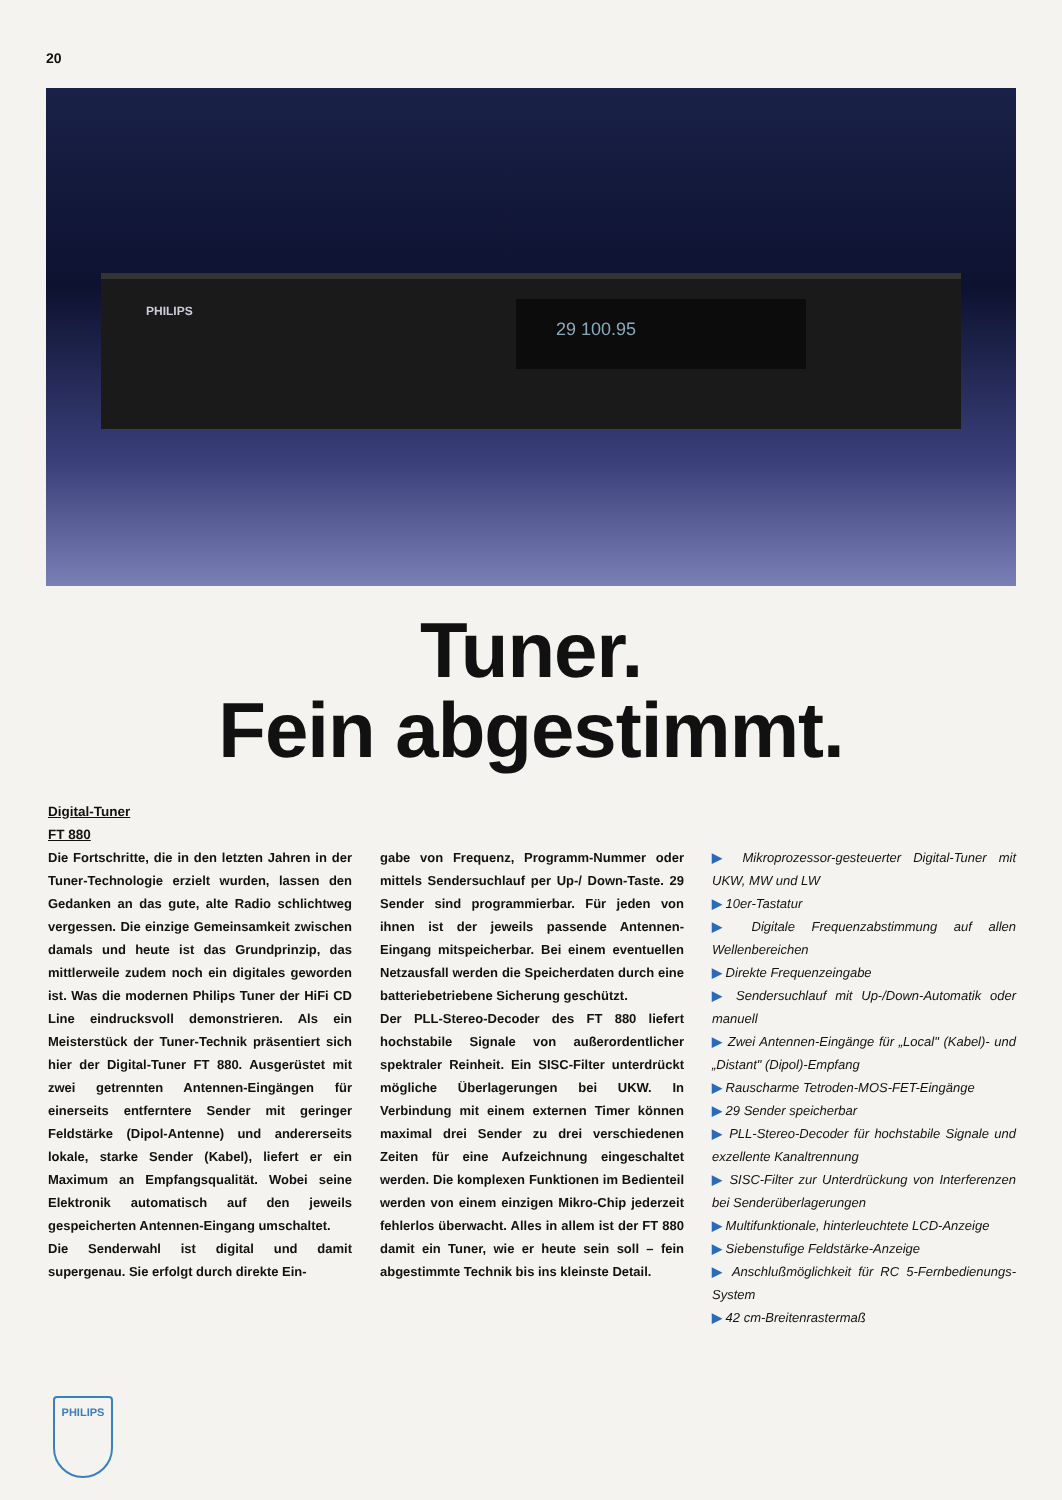20
PHILIPS 29 100.95
Tuner.
Fein abgestimmt.
Digital-Tuner
FT 880
Die Fortschritte, die in den letzten Jahren in der Tuner-Technologie erzielt wurden, lassen den Gedanken an das gute, alte Radio schlichtweg vergessen. Die einzige Gemeinsamkeit zwischen damals und heute ist das Grundprinzip, das mittlerweile zudem noch ein digitales geworden ist. Was die modernen Philips Tuner der HiFi CD Line eindrucksvoll demonstrieren. Als ein Meisterstück der Tuner-Technik präsentiert sich hier der Digital-Tuner FT 880. Ausgerüstet mit zwei getrennten Antennen-Eingängen für einerseits entferntere Sender mit geringer Feldstärke (Dipol-Antenne) und andererseits lokale, starke Sender (Kabel), liefert er ein Maximum an Empfangsqualität. Wobei seine Elektronik automatisch auf den jeweils gespeicherten Antennen-Eingang umschaltet.
Die Senderwahl ist digital und damit supergenau. Sie erfolgt durch direkte Ein-
gabe von Frequenz, Programm-Nummer oder mittels Sendersuchlauf per Up-/ Down-Taste. 29 Sender sind programmierbar. Für jeden von ihnen ist der jeweils passende Antennen-Eingang mitspeicherbar. Bei einem eventuellen Netzausfall werden die Speicherdaten durch eine batteriebetriebene Sicherung geschützt.
Der PLL-Stereo-Decoder des FT 880 liefert hochstabile Signale von außerordentlicher spektraler Reinheit. Ein SISC-Filter unterdrückt mögliche Überlagerungen bei UKW. In Verbindung mit einem externen Timer können maximal drei Sender zu drei verschiedenen Zeiten für eine Aufzeichnung eingeschaltet werden. Die komplexen Funktionen im Bedienteil werden von einem einzigen Mikro-Chip jederzeit fehlerlos überwacht. Alles in allem ist der FT 880 damit ein Tuner, wie er heute sein soll – fein abgestimmte Technik bis ins kleinste Detail.
▶ Mikroprozessor-gesteuerter Digital-Tuner mit UKW, MW und LW
▶ 10er-Tastatur
▶ Digitale Frequenzabstimmung auf allen Wellenbereichen
▶ Direkte Frequenzeingabe
▶ Sendersuchlauf mit Up-/Down-Automatik oder manuell
▶ Zwei Antennen-Eingänge für „Local" (Kabel)- und „Distant" (Dipol)-Empfang
▶ Rauscharme Tetroden-MOS-FET-Eingänge
▶ 29 Sender speicherbar
▶ PLL-Stereo-Decoder für hochstabile Signale und exzellente Kanaltrennung
▶ SISC-Filter zur Unterdrückung von Interferenzen bei Senderüberlagerungen
▶ Multifunktionale, hinterleuchtete LCD-Anzeige
▶ Siebenstufige Feldstärke-Anzeige
▶ Anschlußmöglichkeit für RC 5-Fernbedienungs-System
▶ 42 cm-Breitenrastermaß
PHILIPS